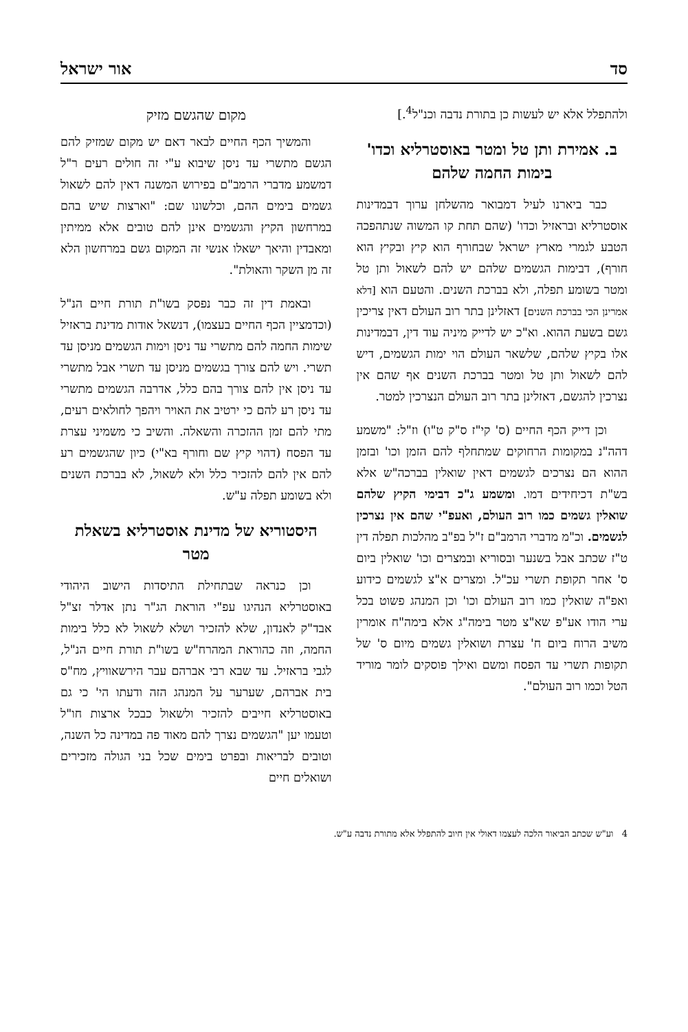סד אור ישראל
ולהתפלל אלא יש לעשות כן בתורת נדבה וכנ"ל<sup>4</sup>.]
ב. אמירת ותן טל ומטר באוסטרליא וכדו' בימות החמה שלהם
כבר ביארנו לעיל דמבואר מהשלחן ערוך דבמדינות אוסטרליא ובראזיל וכדו' (שהם תחת קו המשוה שנתהפכה הטבע לגמרי מארץ ישראל שבחורף הוא קיץ ובקיץ הוא חורף), דבימות הגשמים שלהם יש להם לשאול ותן טל ומטר בשומע תפלה, ולא בברכת השנים. והטעם הוא [דלא אמרינן הכי בברכת השנים] דאזלינן בתר רוב העולם דאין צריכין גשם בשעת ההוא. וא"כ יש לדייק מיניה עוד דין, דבמדינות אלו בקיץ שלהם, שלשאר העולם הוי ימות הגשמים, דיש להם לשאול ותן טל ומטר בברכת השנים אף שהם אין נצרכין להגשם, דאזלינן בתר רוב העולם הנצרכין למטר.
וכן דייק הכף החיים (ס' קי"ז ס"ק ט"ו) וז"ל: "משמע דהה"נ במקומות הרחוקים שמתחלף להם הזמן וכו' ובזמן ההוא הם נצרכים לגשמים דאין שואלין בברכה"ש אלא בש"ת דכיחידים דמו. ומשמע ג"כ דבימי הקיץ שלהם שואלין גשמים כמו רוב העולם, ואעפ"י שהם אין נצרכין לגשמים. וכ"מ מדברי הרמב"ם ז"ל בפ"ב מהלכות תפלה דין ט"ז שכתב אבל בשנער ובסוריא ובמצרים וכו' שואלין ביום ס' אחר תקופת תשרי עכ"ל. ומצרים א"צ לגשמים כידוע ואפ"ה שואלין כמו רוב העולם וכו' וכן המנהג פשוט בכל ערי הודו אע"פ שא"צ מטר בימה"ג אלא בימה"ח אומרין משיב הרוח ביום ח' עצרת ושואלין גשמים מיום ס' של תקופות תשרי עד הפסח ומשם ואילך פוסקים לומר מוריד הטל וכמו רוב העולם".
מקום שהגשם מזיק
והמשיך הכף החיים לבאר דאם יש מקום שמזיק להם הגשם מתשרי עד ניסן שיבוא ע"י זה חולים רעים ר"ל דמשמע מדברי הרמב"ם בפירוש המשנה דאין להם לשאול גשמים בימים ההם, וכלשונו שם: "וארצות שיש בהם במרחשון הקיץ והגשמים אינן להם טובים אלא ממיתין ומאבדין והיאך ישאלו אנשי זה המקום גשם במרחשון הלא זה מן השקר והאולת".
ובאמת דין זה כבר נפסק בשו"ת תורת חיים הנ"ל (וכדמציין הכף החיים בעצמו), דנשאל אודות מדינת בראזיל שימות החמה להם מתשרי עד ניסן וימות הגשמים מניסן עד תשרי. ויש להם צורך בגשמים מניסן עד תשרי אבל מתשרי עד ניסן אין להם צורך בהם כלל, אדרבה הגשמים מתשרי עד ניסן רע להם כי ירטיב את האויר ויהפך לחולאים רעים, מתי להם זמן ההזכרה והשאלה. והשיב כי משמיני עצרת עד הפסח (דהוי קיץ שם וחורף בא"י) כיון שהגשמים רע להם אין להם להזכיר כלל ולא לשאול, לא בברכת השנים ולא בשומע תפלה ע"ש.
היסטוריא של מדינת אוסטרליא בשאלת מטר
וכן כנראה שבתחילת התיסדות הישוב היהודי באוסטרליא הנהיגו עפ"י הוראת הג"ר נתן אדלר זצ"ל אבד"ק לאנדון, שלא להזכיר ושלא לשאול לא כלל בימות החמה, וזה כהוראת המהרח"ש בשו"ת תורת חיים הנ"ל, לגבי בראזיל. עד שבא רבי אברהם עבר הירשאוויץ, מח"ס בית אברהם, שערער על המנהג הזה ודעתו הי' כי גם באוסטרליא חייבים להזכיר ולשאול כבכל ארצות חו"ל וטעמו יען "הגשמים נצרך להם מאוד פה במדינה כל השנה, וטובים לבריאות ובפרט בימים שכל בני הגולה מזכירים ושואלים חיים
4 וע"ש שכתב הביאור הלכה לעצמו דאולי אין חיוב להתפלל אלא מתורת נדבה ע"ש.